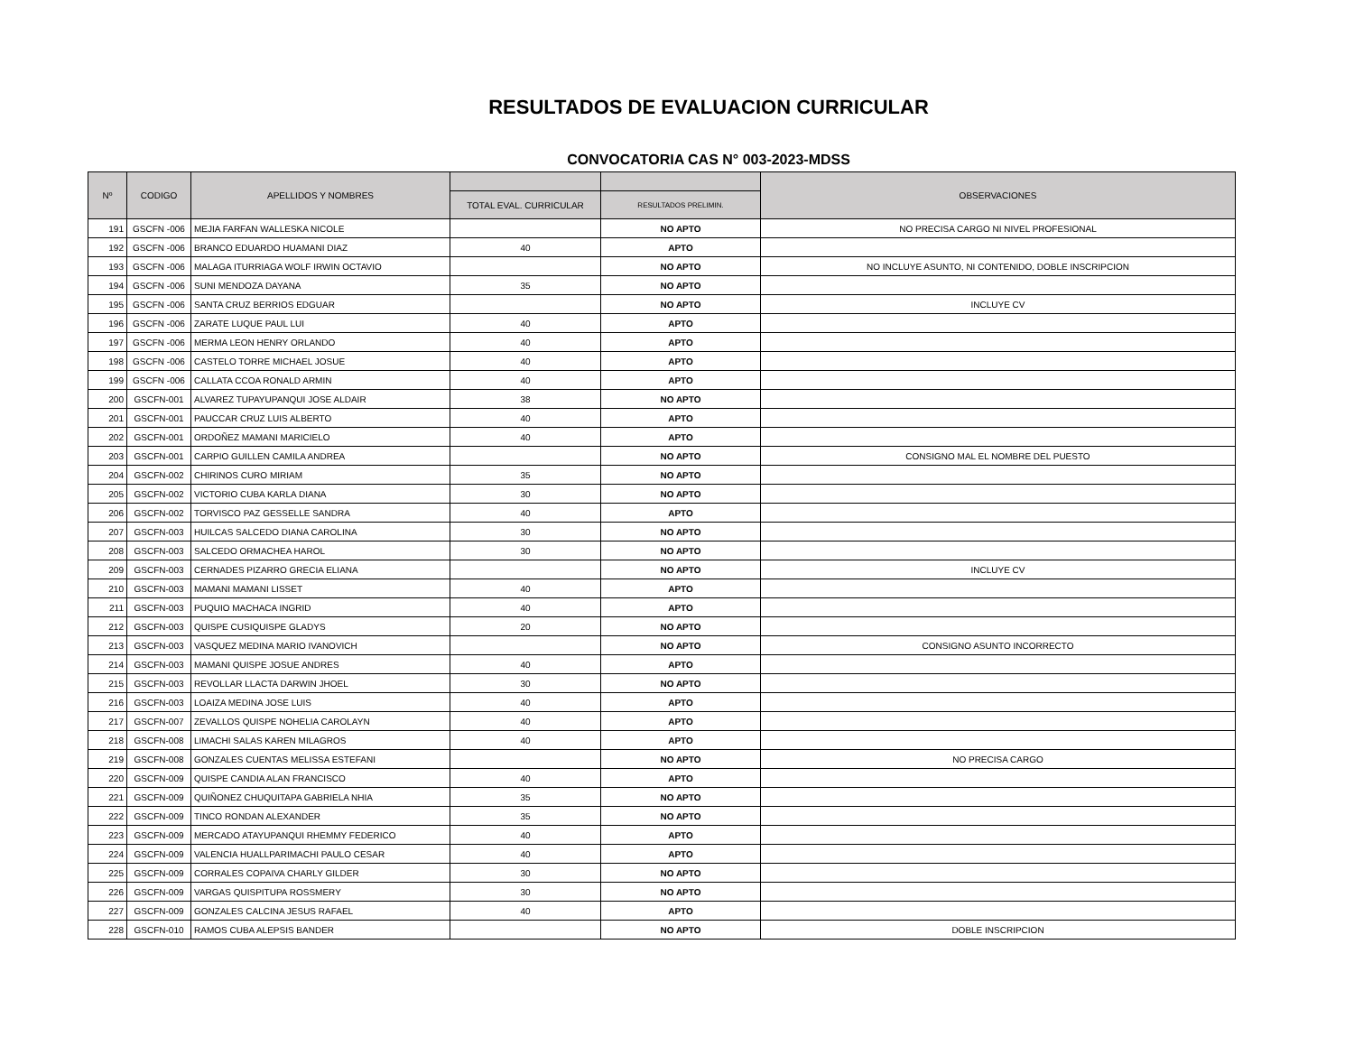RESULTADOS DE EVALUACION CURRICULAR
CONVOCATORIA CAS N° 003-2023-MDSS
| Nº | CODIGO | APELLIDOS Y NOMBRES | | | OBSERVACIONES |
| --- | --- | --- | --- | --- | --- |
| | | | TOTAL EVAL. CURRICULAR | RESULTADOS PRELIMIN. | |
| 191 | GSCFN -006 | MEJIA FARFAN WALLESKA NICOLE | | NO APTO | NO PRECISA CARGO NI NIVEL PROFESIONAL |
| 192 | GSCFN -006 | BRANCO EDUARDO HUAMANI DIAZ | 40 | APTO | |
| 193 | GSCFN -006 | MALAGA ITURRIAGA WOLF IRWIN OCTAVIO | | NO APTO | NO INCLUYE ASUNTO, NI CONTENIDO, DOBLE INSCRIPCION |
| 194 | GSCFN -006 | SUNI MENDOZA DAYANA | 35 | NO APTO | |
| 195 | GSCFN -006 | SANTA CRUZ BERRIOS EDGUAR | | NO APTO | INCLUYE CV |
| 196 | GSCFN -006 | ZARATE LUQUE PAUL LUI | 40 | APTO | |
| 197 | GSCFN -006 | MERMA LEON HENRY ORLANDO | 40 | APTO | |
| 198 | GSCFN -006 | CASTELO TORRE MICHAEL JOSUE | 40 | APTO | |
| 199 | GSCFN -006 | CALLATA CCOA RONALD ARMIN | 40 | APTO | |
| 200 | GSCFN-001 | ALVAREZ TUPAYUPANQUI JOSE ALDAIR | 38 | NO APTO | |
| 201 | GSCFN-001 | PAUCCAR CRUZ LUIS ALBERTO | 40 | APTO | |
| 202 | GSCFN-001 | ORDOÑEZ MAMANI MARICIELO | 40 | APTO | |
| 203 | GSCFN-001 | CARPIO GUILLEN CAMILA ANDREA | | NO APTO | CONSIGNO MAL EL NOMBRE DEL PUESTO |
| 204 | GSCFN-002 | CHIRINOS CURO MIRIAM | 35 | NO APTO | |
| 205 | GSCFN-002 | VICTORIO CUBA KARLA DIANA | 30 | NO APTO | |
| 206 | GSCFN-002 | TORVISCO PAZ GESSELLE SANDRA | 40 | APTO | |
| 207 | GSCFN-003 | HUILCAS SALCEDO DIANA CAROLINA | 30 | NO APTO | |
| 208 | GSCFN-003 | SALCEDO ORMACHEA HAROL | 30 | NO APTO | |
| 209 | GSCFN-003 | CERNADES PIZARRO GRECIA ELIANA | | NO APTO | INCLUYE CV |
| 210 | GSCFN-003 | MAMANI MAMANI LISSET | 40 | APTO | |
| 211 | GSCFN-003 | PUQUIO MACHACA INGRID | 40 | APTO | |
| 212 | GSCFN-003 | QUISPE CUSIQUISPE GLADYS | 20 | NO APTO | |
| 213 | GSCFN-003 | VASQUEZ MEDINA MARIO IVANOVICH | | NO APTO | CONSIGNO ASUNTO INCORRECTO |
| 214 | GSCFN-003 | MAMANI QUISPE JOSUE ANDRES | 40 | APTO | |
| 215 | GSCFN-003 | REVOLLAR LLACTA DARWIN JHOEL | 30 | NO APTO | |
| 216 | GSCFN-003 | LOAIZA MEDINA JOSE LUIS | 40 | APTO | |
| 217 | GSCFN-007 | ZEVALLOS QUISPE NOHELIA CAROLAYN | 40 | APTO | |
| 218 | GSCFN-008 | LIMACHI SALAS KAREN MILAGROS | 40 | APTO | |
| 219 | GSCFN-008 | GONZALES CUENTAS MELISSA ESTEFANI | | NO APTO | NO PRECISA CARGO |
| 220 | GSCFN-009 | QUISPE CANDIA ALAN FRANCISCO | 40 | APTO | |
| 221 | GSCFN-009 | QUIÑONEZ CHUQUITAPA GABRIELA NHIA | 35 | NO APTO | |
| 222 | GSCFN-009 | TINCO RONDAN ALEXANDER | 35 | NO APTO | |
| 223 | GSCFN-009 | MERCADO ATAYUPANQUI RHEMMY FEDERICO | 40 | APTO | |
| 224 | GSCFN-009 | VALENCIA HUALLPARIMACHI PAULO CESAR | 40 | APTO | |
| 225 | GSCFN-009 | CORRALES COPAIVA CHARLY GILDER | 30 | NO APTO | |
| 226 | GSCFN-009 | VARGAS QUISPITUPA ROSSMERY | 30 | NO APTO | |
| 227 | GSCFN-009 | GONZALES CALCINA JESUS RAFAEL | 40 | APTO | |
| 228 | GSCFN-010 | RAMOS CUBA ALEPSIS BANDER | | NO APTO | DOBLE INSCRIPCION |